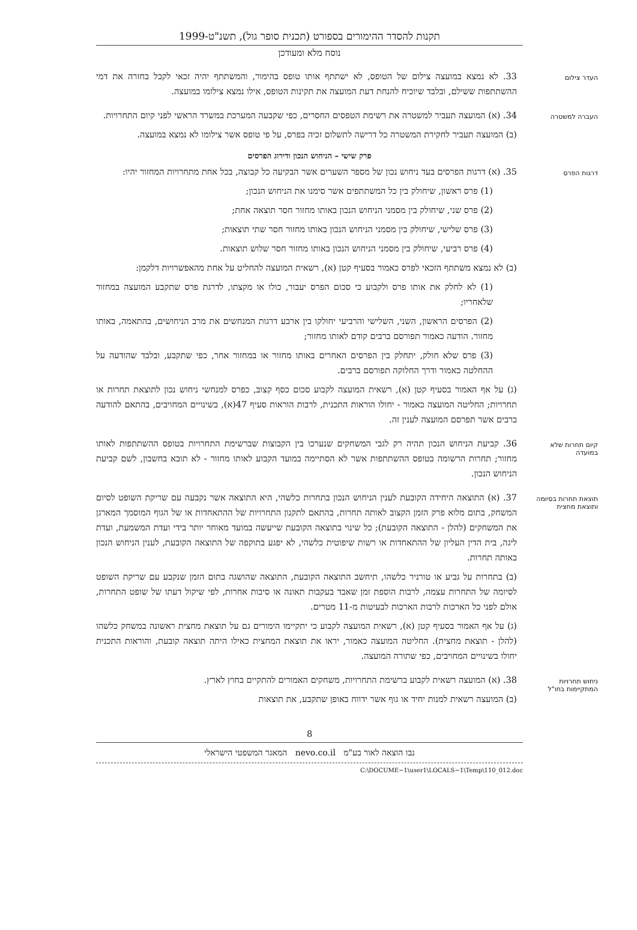תקנות להסדר ההימורים בספורט (תכנית סופר גול), תשנ"ט-1999
נוסח מלא ומעודכן
העדר צילום
33. לא נמצא במועצה צילום של הטופס, לא ישתתף אותו טופס בהימור, והמשתתף יהיה זכאי לקבל בחזרה את דמי ההשתתפות ששילם, ובלבד שיוכיח להנחת דעת המועצה את תקינות הטופס, אילו נמצא צילומו במועצה.
העברה למשטרה
34. (א) המועצה תעביר למשטרה את רשימת הטפסים החסרים, כפי שקבעה המערכת במשרד הראשי לפני קיום התחרויות.
(ב) המועצה תעביר לחקירת המשטרה כל דרישה לתשלום זכיה בפרס, על פי טופס אשר צילומו לא נמצא במועצה.
פרק שישי – הניחוש הנכון ודירוג הפרסים
דרגות הפרס
35. (א) דרגות הפרסים בעד ניחוש נכון של מספר השערים אשר הבקיעה כל קבוצה, בכל אחת מתחרויות המחזור יהיו:
(1) פרס ראשון, שיחולק בין כל המשתתפים אשר סימנו את הניחוש הנכון;
(2) פרס שני, שיחולק בין מסמני הניחוש הנכון באותו מחזור חסר תוצאה אחת;
(3) פרס שלישי, שיחולק בין מסמני הניחוש הנכון באותו מחזור חסר שתי תוצאות;
(4) פרס רביעי, שיחולק בין מסמני הניחוש הנכון באותו מחזור חסר שלוש תוצאות.
(ב) לא נמצא משתתף הזכאי לפרס כאמור בסעיף קטן (א), רשאית המועצה להחליט על אחת מהאפשרויות דלקמן:
(1) לא לחלק את אותו פרס ולקבוע כי סכום הפרס יעבור, כולו או מקצתו, לדרגת פרס שתקבע המועצה במחזור שלאחריו;
(2) הפרסים הראשון, השני, השלישי והרביעי יחולקו בין ארבע דרגות המנחשים את מרב הניחושים, בהתאמה, באותו מחזור. הודעה כאמור תפורסם ברבים קודם לאותו מחזור;
(3) פרס שלא חולק, יתחלק בין הפרסים האחרים באותו מחזור או במחזור אחר, כפי שתקבע, ובלבד שהודעה על ההחלטה כאמור ודרך החלוקה תפורסם ברבים.
(ג) על אף האמור בסעיף קטן (א), רשאית המועצה לקבוע סכום כסף קצוב, כפרס למנחשי ניחוש נכון לתוצאת תחרות או תחרויות; החליטה המועצה כאמור - יחולו הוראות התכנית, לרבות הוראות סעיף 47(א), בשינויים המחויבים, בהתאם להודעה ברבים אשר תפרסם המועצה לענין זה.
קיום תחרות שלא במועדה
36. קביעת הניחוש הנכון תהיה רק לגבי המשחקים שנערכו בין הקבוצות שברשימת התחרויות בטופס ההשתתפות לאותו מחזור; תחרות הרשומה בטופס ההשתתפות אשר לא הסתיימה במועד הקבוע לאותו מחזור - לא תובא בחשבון, לשם קביעת הניחוש הנכון.
תוצאת תחרות בסיומה ותוצאת מחצית
37. (א) התוצאה היחידה הקובעת לענין הניחוש הנכון בתחרות כלשהי, היא התוצאה אשר נקבעה עם שריקת השופט לסיום המשחק, בתום מלוא פרק הזמן הקצוב לאותה תחרות, בהתאם לתקנון התחרויות של ההתאחדות או של הגוף המוסמך המארגן את המשחקים (להלן - התוצאה הקובעת); כל שינוי בתוצאה הקובעת שייעשה במועד מאוחר יותר בידי ועדת המשמעת, ועדת ליגה, בית הדין העליון של ההתאחדות או רשות שיפוטית כלשהי, לא יפגע בתוקפה של התוצאה הקובעת, לענין הניחוש הנכון באותה תחרות.
(ב) בתחרות על גביע או טורניר כלשהו, תיחשב התוצאה הקובעת, התוצאה שהושגה בתום הזמן שנקבע עם שריקת השופט לסיומה של התחרות עצמה, לרבות הוספת זמן שאבד בעקבות תאונה או סיבות אחרות, לפי שיקול דעתו של שופט התחרות, אולם לפני כל הארכות לרבות הארכות לבעיטות מ-11 מטרים.
(ג) על אף האמור בסעיף קטן (א), רשאית המועצה לקבוע כי יתקיימו הימורים גם על תוצאת מחצית ראשונה במשחק כלשהו (להלן - תוצאת מחצית). החליטה המועצה כאמור, יראו את תוצאת המחצית כאילו היתה תוצאה קובעת, והוראות התכנית יחולו בשינויים המחויבים, כפי שתורה המועצה.
ניחוש תחרויות המתקיימות בחו"ל
38. (א) המועצה רשאית לקבוע ברשימת התחרויות, משחקים האמורים להתקיים בחוץ לארץ.
(ב) המועצה רשאית למנות יחיד או גוף אשר ידווח באופן שתקבע, את תוצאות
8
נבו הוצאה לאור בע"מ nevo.co.il המאגר המשפטי הישראלי
C:\DOCUME~1\user1\LOCALS~1\Temp\110_012.doc